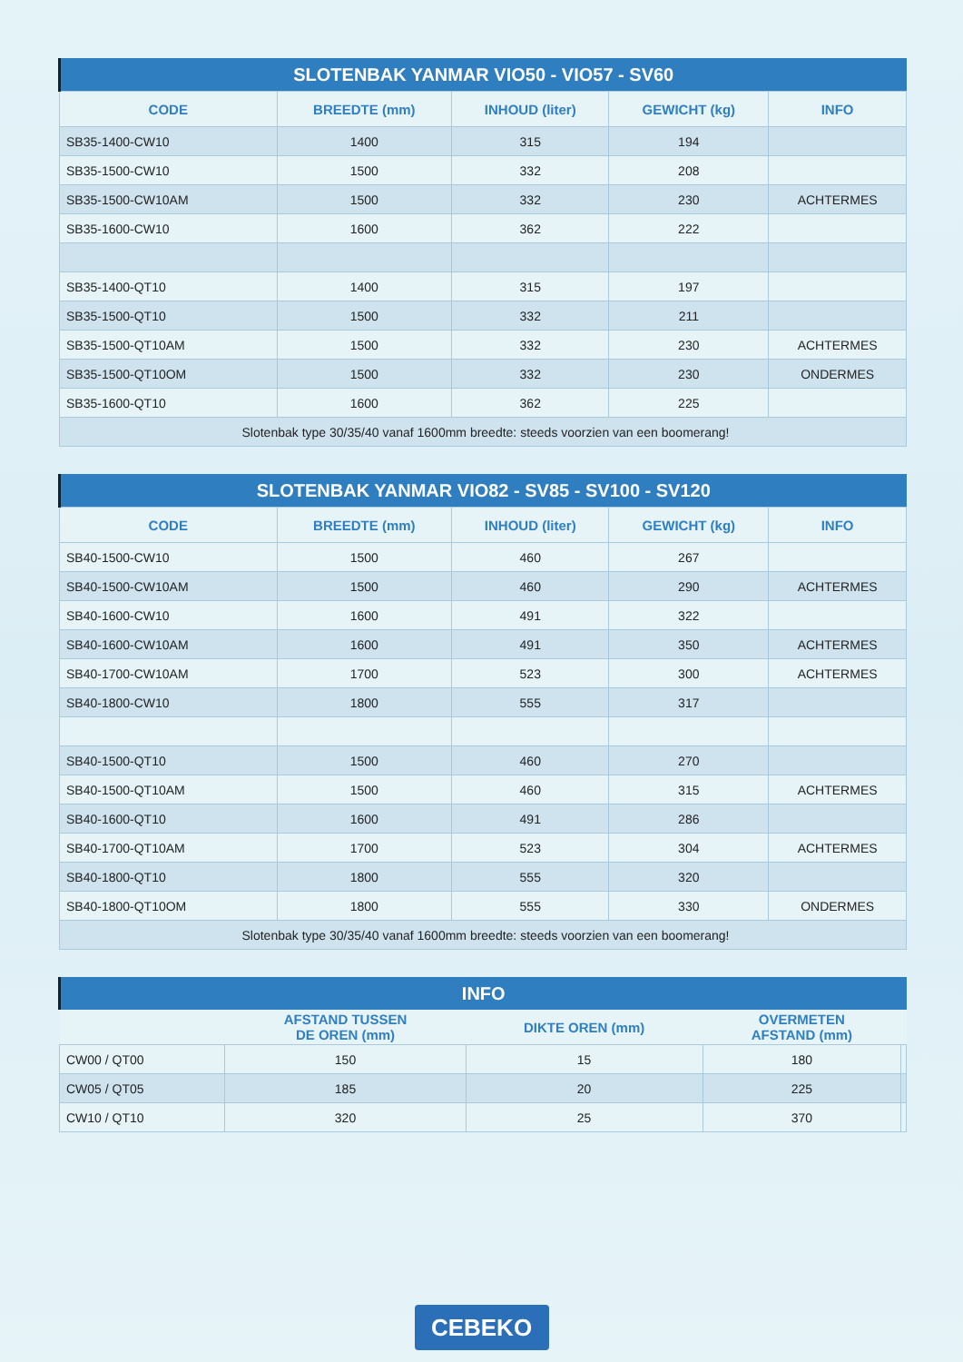| SLOTENBAK YANMAR VIO50 - VIO57 - SV60 | | | | |
| --- | --- | --- | --- | --- |
| CODE | BREEDTE (mm) | INHOUD (liter) | GEWICHT (kg) | INFO |
| SB35-1400-CW10 | 1400 | 315 | 194 | |
| SB35-1500-CW10 | 1500 | 332 | 208 | |
| SB35-1500-CW10AM | 1500 | 332 | 230 | ACHTERMES |
| SB35-1600-CW10 | 1600 | 362 | 222 | |
| SB35-1400-QT10 | 1400 | 315 | 197 | |
| SB35-1500-QT10 | 1500 | 332 | 211 | |
| SB35-1500-QT10AM | 1500 | 332 | 230 | ACHTERMES |
| SB35-1500-QT10OM | 1500 | 332 | 230 | ONDERMES |
| SB35-1600-QT10 | 1600 | 362 | 225 | |
| Slotenbak type 30/35/40 vanaf 1600mm breedte: steeds voorzien van een boomerang! | | | | |
| SLOTENBAK YANMAR VIO82 - SV85 - SV100 - SV120 | | | | |
| --- | --- | --- | --- | --- |
| CODE | BREEDTE (mm) | INHOUD (liter) | GEWICHT (kg) | INFO |
| SB40-1500-CW10 | 1500 | 460 | 267 | |
| SB40-1500-CW10AM | 1500 | 460 | 290 | ACHTERMES |
| SB40-1600-CW10 | 1600 | 491 | 322 | |
| SB40-1600-CW10AM | 1600 | 491 | 350 | ACHTERMES |
| SB40-1700-CW10AM | 1700 | 523 | 300 | ACHTERMES |
| SB40-1800-CW10 | 1800 | 555 | 317 | |
| SB40-1500-QT10 | 1500 | 460 | 270 | |
| SB40-1500-QT10AM | 1500 | 460 | 315 | ACHTERMES |
| SB40-1600-QT10 | 1600 | 491 | 286 | |
| SB40-1700-QT10AM | 1700 | 523 | 304 | ACHTERMES |
| SB40-1800-QT10 | 1800 | 555 | 320 | |
| SB40-1800-QT10OM | 1800 | 555 | 330 | ONDERMES |
| Slotenbak type 30/35/40 vanaf 1600mm breedte: steeds voorzien van een boomerang! | | | | |
| INFO | | | | |
| --- | --- | --- | --- | --- |
| | AFSTAND TUSSEN DE OREN (mm) | DIKTE OREN (mm) | OVERMETEN AFSTAND (mm) | |
| CW00 / QT00 | 150 | 15 | 180 | |
| CW05 / QT05 | 185 | 20 | 225 | |
| CW10 / QT10 | 320 | 25 | 370 | |
CEBEKO